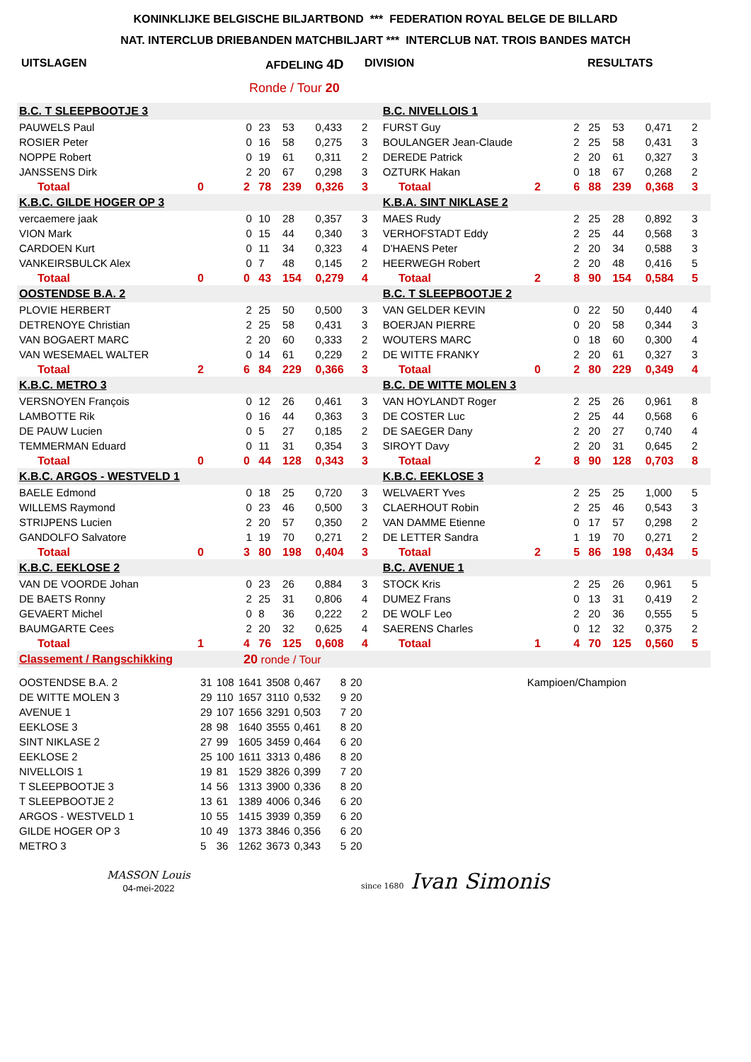KONINKLIJKE BELGISCHE BILJARTBOND *** FEDERATION ROYAL BELGE DE BILLARD
NAT. INTERCLUB DRIEBANDEN MATCHBILJART *** INTERCLUB NAT. TROIS BANDES MATCH
UITSLAGEN AFDELING 4D DIVISION RESULTATS
Ronde / Tour 20
| B.C. T SLEEPBOOTJE 3 | | | | | | | | | B.C. NIVELLOIS 1 | | | | | | | | |
| PAUWELS Paul | | | 0 | 23 | 53 | 0,433 | 2 | | FURST Guy | | | 2 | 25 | 53 | 0,471 | 2 | |
| ROSIER Peter | | | 0 | 16 | 58 | 0,275 | 3 | | BOULANGER Jean-Claude | | | 2 | 25 | 58 | 0,431 | 3 | |
| NOPPE Robert | | | 0 | 19 | 61 | 0,311 | 2 | | DEREDE Patrick | | | 2 | 20 | 61 | 0,327 | 3 | |
| JANSSENS Dirk | | | 2 | 20 | 67 | 0,298 | 3 | | OZTURK Hakan | | | 0 | 18 | 67 | 0,268 | 2 | |
| | Totaal | 0 | 2 | 78 | 239 | 0,326 | 3 | | | Totaal | 2 | 6 | 88 | 239 | 0,368 | 3 | |
| K.B.C. GILDE HOGER OP 3 | | | | | | | | | K.B.A. SINT NIKLASE 2 | | | | | | | | |
| vercaemere jaak | | | 0 | 10 | 28 | 0,357 | 3 | | MAES Rudy | | | 2 | 25 | 28 | 0,892 | 3 | |
| VION Mark | | | 0 | 15 | 44 | 0,340 | 3 | | VERHOFSTADT Eddy | | | 2 | 25 | 44 | 0,568 | 3 | |
| CARDOEN Kurt | | | 0 | 11 | 34 | 0,323 | 4 | | D'HAENS Peter | | | 2 | 20 | 34 | 0,588 | 3 | |
| VANKEIRSBULCK Alex | | | 0 | 7 | 48 | 0,145 | 2 | | HEERWEGH Robert | | | 2 | 20 | 48 | 0,416 | 5 | |
| | Totaal | 0 | 0 | 43 | 154 | 0,279 | 4 | | | Totaal | 2 | 8 | 90 | 154 | 0,584 | 5 | |
| OOSTENDSE B.A. 2 | | | | | | | | | B.C. T SLEEPBOOTJE 2 | | | | | | | | |
| PLOVIE HERBERT | | | 2 | 25 | 50 | 0,500 | 3 | | VAN GELDER KEVIN | | | 0 | 22 | 50 | 0,440 | 4 | |
| DETRENOYE Christian | | | 2 | 25 | 58 | 0,431 | 3 | | BOERJAN PIERRE | | | 0 | 20 | 58 | 0,344 | 3 | |
| VAN BOGAERT MARC | | | 2 | 20 | 60 | 0,333 | 2 | | WOUTERS MARC | | | 0 | 18 | 60 | 0,300 | 4 | |
| VAN WESEMAEL WALTER | | | 0 | 14 | 61 | 0,229 | 2 | | DE WITTE FRANKY | | | 2 | 20 | 61 | 0,327 | 3 | |
| | Totaal | 2 | 6 | 84 | 229 | 0,366 | 3 | | | Totaal | 0 | 2 | 80 | 229 | 0,349 | 4 | |
| K.B.C. METRO 3 | | | | | | | | | B.C. DE WITTE MOLEN 3 | | | | | | | | |
| VERSNOYEN François | | | 0 | 12 | 26 | 0,461 | 3 | | VAN HOYLANDT Roger | | | 2 | 25 | 26 | 0,961 | 8 | |
| LAMBOTTE Rik | | | 0 | 16 | 44 | 0,363 | 3 | | DE COSTER Luc | | | 2 | 25 | 44 | 0,568 | 6 | |
| DE PAUW Lucien | | | 0 | 5 | 27 | 0,185 | 2 | | DE SAEGER Dany | | | 2 | 20 | 27 | 0,740 | 4 | |
| TEMMERMAN Eduard | | | 0 | 11 | 31 | 0,354 | 3 | | SIROYT Davy | | | 2 | 20 | 31 | 0,645 | 2 | |
| | Totaal | 0 | 0 | 44 | 128 | 0,343 | 3 | | | Totaal | 2 | 8 | 90 | 128 | 0,703 | 8 | |
| K.B.C. ARGOS - WESTVELD 1 | | | | | | | | | K.B.C. EEKLOSE 3 | | | | | | | | |
| BAELE Edmond | | | 0 | 18 | 25 | 0,720 | 3 | | WELVAERT Yves | | | 2 | 25 | 25 | 1,000 | 5 | |
| WILLEMS Raymond | | | 0 | 23 | 46 | 0,500 | 3 | | CLAERHOUT Robin | | | 2 | 25 | 46 | 0,543 | 3 | |
| STRIJPENS Lucien | | | 2 | 20 | 57 | 0,350 | 2 | | VAN DAMME Etienne | | | 0 | 17 | 57 | 0,298 | 2 | |
| GANDOLFO Salvatore | | | 1 | 19 | 70 | 0,271 | 2 | | DE LETTER Sandra | | | 1 | 19 | 70 | 0,271 | 2 | |
| | Totaal | 0 | 3 | 80 | 198 | 0,404 | 3 | | | Totaal | 2 | 5 | 86 | 198 | 0,434 | 5 | |
| K.B.C. EEKLOSE 2 | | | | | | | | | B.C. AVENUE 1 | | | | | | | | |
| VAN DE VOORDE Johan | | | 0 | 23 | 26 | 0,884 | 3 | | STOCK Kris | | | 2 | 25 | 26 | 0,961 | 5 | |
| DE BAETS Ronny | | | 2 | 25 | 31 | 0,806 | 4 | | DUMEZ Frans | | | 0 | 13 | 31 | 0,419 | 2 | |
| GEVAERT Michel | | | 0 | 8 | 36 | 0,222 | 2 | | DE WOLF Leo | | | 2 | 20 | 36 | 0,555 | 5 | |
| BAUMGARTE Cees | | | 2 | 20 | 32 | 0,625 | 4 | | SAERENS Charles | | | 0 | 12 | 32 | 0,375 | 2 | |
| | Totaal | 1 | 4 | 76 | 125 | 0,608 | 4 | | | Totaal | 1 | 4 | 70 | 125 | 0,560 | 5 | |
| Classement / Rangschikking | | | 20 ronde / Tour | | | | | | | | | | | | | | |
| OOSTENDSE B.A. 2 | 31 | 108 | 1641 | 3508 | 0,467 | 8 | 20 | Kampioen/Champion |
| DE WITTE MOLEN 3 | 29 | 110 | 1657 | 3110 | 0,532 | 9 | 20 | |
| AVENUE 1 | 29 | 107 | 1656 | 3291 | 0,503 | 7 | 20 | |
| EEKLOSE 3 | 28 | 98 | 1640 | 3555 | 0,461 | 8 | 20 | |
| SINT NIKLASE 2 | 27 | 99 | 1605 | 3459 | 0,464 | 6 | 20 | |
| EEKLOSE 2 | 25 | 100 | 1611 | 3313 | 0,486 | 8 | 20 | |
| NIVELLOIS 1 | 19 | 81 | 1529 | 3826 | 0,399 | 7 | 20 | |
| T SLEEPBOOTJE 3 | 14 | 56 | 1313 | 3900 | 0,336 | 8 | 20 | |
| T SLEEPBOOTJE 2 | 13 | 61 | 1389 | 4006 | 0,346 | 6 | 20 | |
| ARGOS - WESTVELD 1 | 10 | 55 | 1415 | 3939 | 0,359 | 6 | 20 | |
| GILDE HOGER OP 3 | 10 | 49 | 1373 | 3846 | 0,356 | 6 | 20 | |
| METRO 3 | 5 | 36 | 1262 | 3673 | 0,343 | 5 | 20 | |
MASSON Louis
04-mei-2022
since 1680 Ivan Simonis